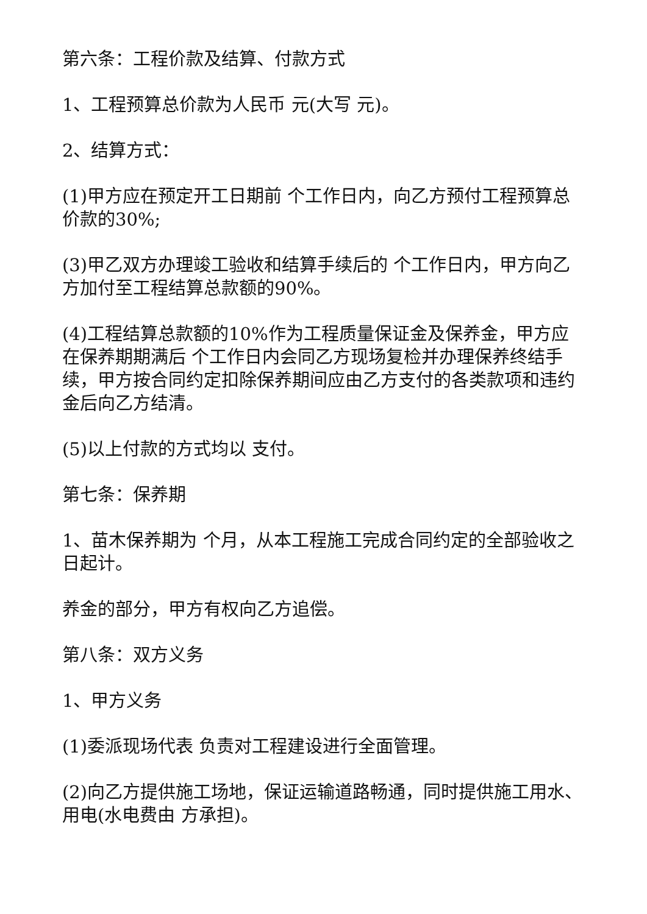第六条：工程价款及结算、付款方式
1、工程预算总价款为人民币 元(大写 元)。
2、结算方式：
(1)甲方应在预定开工日期前 个工作日内，向乙方预付工程预算总价款的30%;
(3)甲乙双方办理竣工验收和结算手续后的 个工作日内，甲方向乙方加付至工程结算总款额的90%。
(4)工程结算总款额的10%作为工程质量保证金及保养金，甲方应在保养期期满后 个工作日内会同乙方现场复检并办理保养终结手续，甲方按合同约定扣除保养期间应由乙方支付的各类款项和违约金后向乙方结清。
(5)以上付款的方式均以 支付。
第七条：保养期
1、苗木保养期为 个月，从本工程施工完成合同约定的全部验收之日起计。
养金的部分，甲方有权向乙方追偿。
第八条：双方义务
1、甲方义务
(1)委派现场代表 负责对工程建设进行全面管理。
(2)向乙方提供施工场地，保证运输道路畅通，同时提供施工用水、用电(水电费由 方承担)。